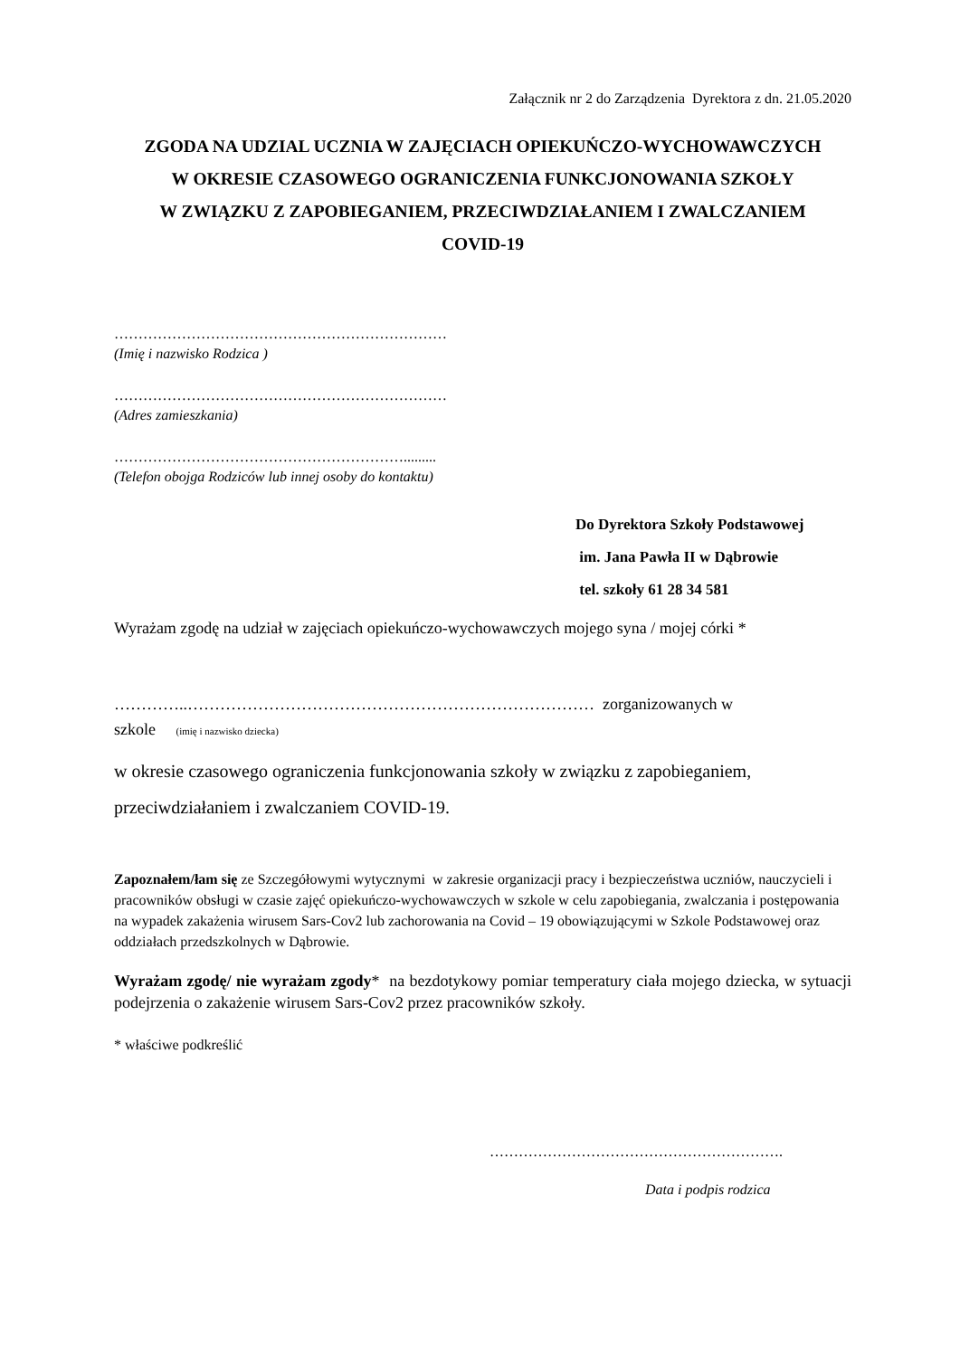Załącznik nr 2 do Zarządzenia Dyrektora z dn. 21.05.2020
ZGODA NA UDZIAL UCZNIA W ZAJĘCIACH OPIEKUŃCZO-WYCHOWAWCZYCH
W OKRESIE CZASOWEGO OGRANICZENIA FUNKCJONOWANIA SZKOŁY
W ZWIĄZKU Z ZAPOBIEGANIEM, PRZECIWDZIAŁANIEM I ZWALCZANIEM
COVID-19
……………………………………………………………
(Imię i nazwisko Rodzica )
……………………………………………………………
(Adres zamieszkania)
…………………………………………………….........
(Telefon obojga Rodziców lub innej osoby do kontaktu)
Do Dyrektora Szkoły Podstawowej
im. Jana Pawła II w Dąbrowie
tel. szkoły 61 28 34 581
Wyrażam zgodę na udział w zajęciach opiekuńczo-wychowawczych mojego syna / mojej córki *
…………..………………………………………………………………… zorganizowanych w
szkole (imię i nazwisko dziecka)
w okresie czasowego ograniczenia funkcjonowania szkoły w związku z zapobieganiem, przeciwdziałaniem i zwalczaniem COVID-19.
Zapoznałem/łam się ze Szczegółowymi wytycznymi w zakresie organizacji pracy i bezpieczeństwa uczniów, nauczycieli i pracowników obsługi w czasie zajęć opiekuńczo-wychowawczych w szkole w celu zapobiegania, zwalczania i postępowania na wypadek zakażenia wirusem Sars-Cov2 lub zachorowania na Covid – 19 obowiązującymi w Szkole Podstawowej oraz oddziałach przedszkolnych w Dąbrowie.
Wyrażam zgodę/ nie wyrażam zgody* na bezdotykowy pomiar temperatury ciała mojego dziecka, w sytuacji podejrzenia o zakażenie wirusem Sars-Cov2 przez pracowników szkoły.
* właściwe podkreślić
…………………………………………………….
Data i podpis rodzica